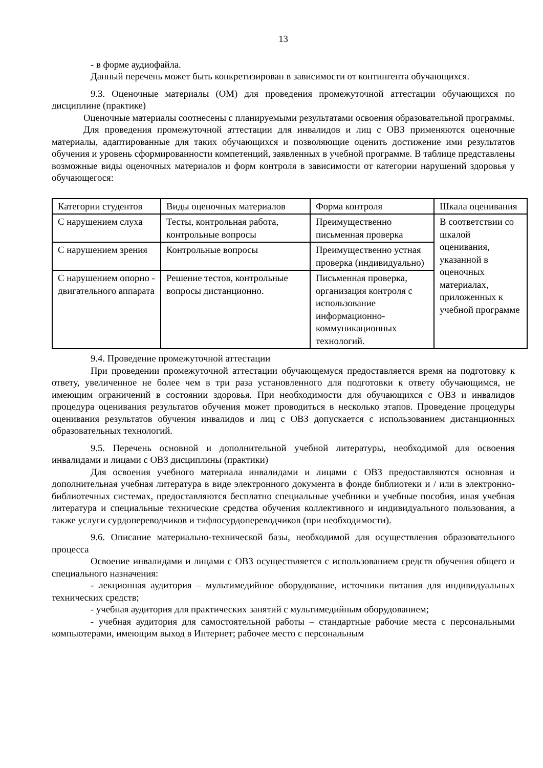13
- в форме аудиофайла.
Данный перечень может быть конкретизирован в зависимости от контингента обучающихся.
9.3. Оценочные материалы (ОМ) для проведения промежуточной аттестации обучающихся по дисциплине (практике)
Оценочные материалы соотнесены с планируемыми результатами освоения образовательной программы.
Для проведения промежуточной аттестации для инвалидов и лиц с ОВЗ применяются оценочные материалы, адаптированные для таких обучающихся и позволяющие оценить достижение ими результатов обучения и уровень сформированности компетенций, заявленных в учебной программе. В таблице представлены возможные виды оценочных материалов и форм контроля в зависимости от категории нарушений здоровья у обучающегося:
| Категории студентов | Виды оценочных материалов | Форма контроля | Шкала оценивания |
| С нарушением слуха | Тесты, контрольная работа, контрольные вопросы | Преимущественно письменная проверка | В соответствии со шкалой оценивания, указанной в оценочных материалах, приложенных к учебной программе |
| С нарушением зрения | Контрольные вопросы | Преимущественно устная проверка (индивидуально) | |
| С нарушением опорно - двигательного аппарата | Решение тестов, контрольные вопросы дистанционно. | Письменная проверка, организация контроля с использование информационно-коммуникационных технологий. | |
9.4. Проведение промежуточной аттестации
При проведении промежуточной аттестации обучающемуся предоставляется время на подготовку к ответу, увеличенное не более чем в три раза установленного для подготовки к ответу обучающимся, не имеющим ограничений в состоянии здоровья. При необходимости для обучающихся с ОВЗ и инвалидов процедура оценивания результатов обучения может проводиться в несколько этапов. Проведение процедуры оценивания результатов обучения инвалидов и лиц с ОВЗ допускается с использованием дистанционных образовательных технологий.
9.5. Перечень основной и дополнительной учебной литературы, необходимой для освоения инвалидами и лицами с ОВЗ дисциплины (практики)
Для освоения учебного материала инвалидами и лицами с ОВЗ предоставляются основная и дополнительная учебная литература в виде электронного документа в фонде библиотеки и / или в электронно-библиотечных системах, предоставляются бесплатно специальные учебники и учебные пособия, иная учебная литература и специальные технические средства обучения коллективного и индивидуального пользования, а также услуги сурдопереводчиков и тифлосурдопереводчиков (при необходимости).
9.6. Описание материально-технической базы, необходимой для осуществления образовательного процесса
Освоение инвалидами и лицами с ОВЗ осуществляется с использованием средств обучения общего и специального назначения:
- лекционная аудитория – мультимедийное оборудование, источники питания для индивидуальных технических средств;
- учебная аудитория для практических занятий с мультимедийным оборудованием;
- учебная аудитория для самостоятельной работы – стандартные рабочие места с персональными компьютерами, имеющим выход в Интернет; рабочее место с персональным